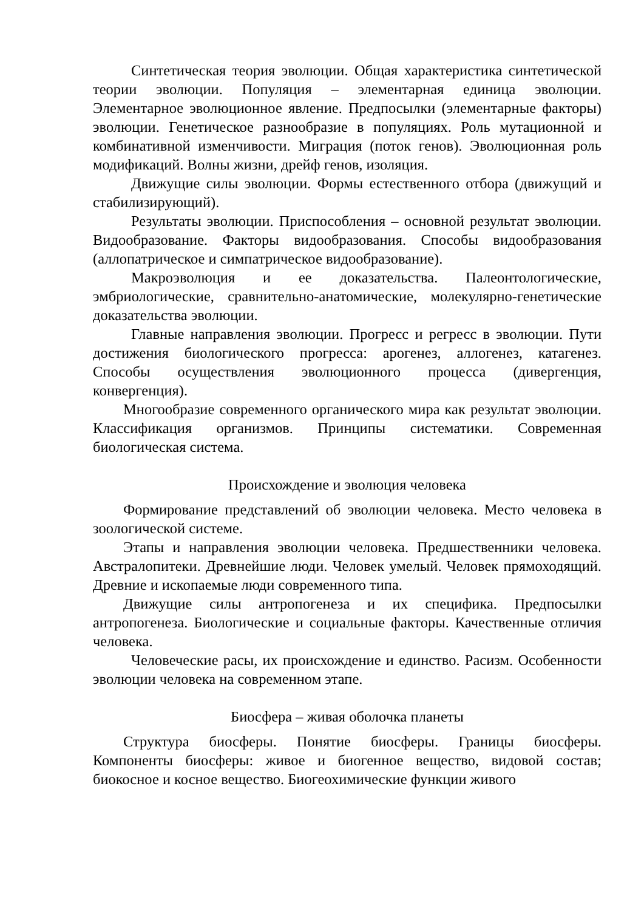Синтетическая теория эволюции. Общая характеристика синтетической теории эволюции. Популяция – элементарная единица эволюции. Элементарное эволюционное явление. Предпосылки (элементарные факторы) эволюции. Генетическое разнообразие в популяциях. Роль мутационной и комбинативной изменчивости. Миграция (поток генов). Эволюционная роль модификаций. Волны жизни, дрейф генов, изоляция.
Движущие силы эволюции. Формы естественного отбора (движущий и стабилизирующий).
Результаты эволюции. Приспособления – основной результат эволюции. Видообразование. Факторы видообразования. Способы видообразования (аллопатрическое и симпатрическое видообразование).
Макроэволюция и ее доказательства. Палеонтологические, эмбриологические, сравнительно-анатомические, молекулярно-генетические доказательства эволюции.
Главные направления эволюции. Прогресс и регресс в эволюции. Пути достижения биологического прогресса: арогенез, аллогенез, катагенез. Способы осуществления эволюционного процесса (дивергенция, конвергенция).
Многообразие современного органического мира как результат эволюции. Классификация организмов. Принципы систематики. Современная биологическая система.
Происхождение и эволюция человека
Формирование представлений об эволюции человека. Место человека в зоологической системе.
Этапы и направления эволюции человека. Предшественники человека. Австралопитеки. Древнейшие люди. Человек умелый. Человек прямоходящий. Древние и ископаемые люди современного типа.
Движущие силы антропогенеза и их специфика. Предпосылки антропогенеза. Биологические и социальные факторы. Качественные отличия человека.
Человеческие расы, их происхождение и единство. Расизм. Особенности эволюции человека на современном этапе.
Биосфера – живая оболочка планеты
Структура биосферы. Понятие биосферы. Границы биосферы. Компоненты биосферы: живое и биогенное вещество, видовой состав; биокосное и косное вещество. Биогеохимические функции живого